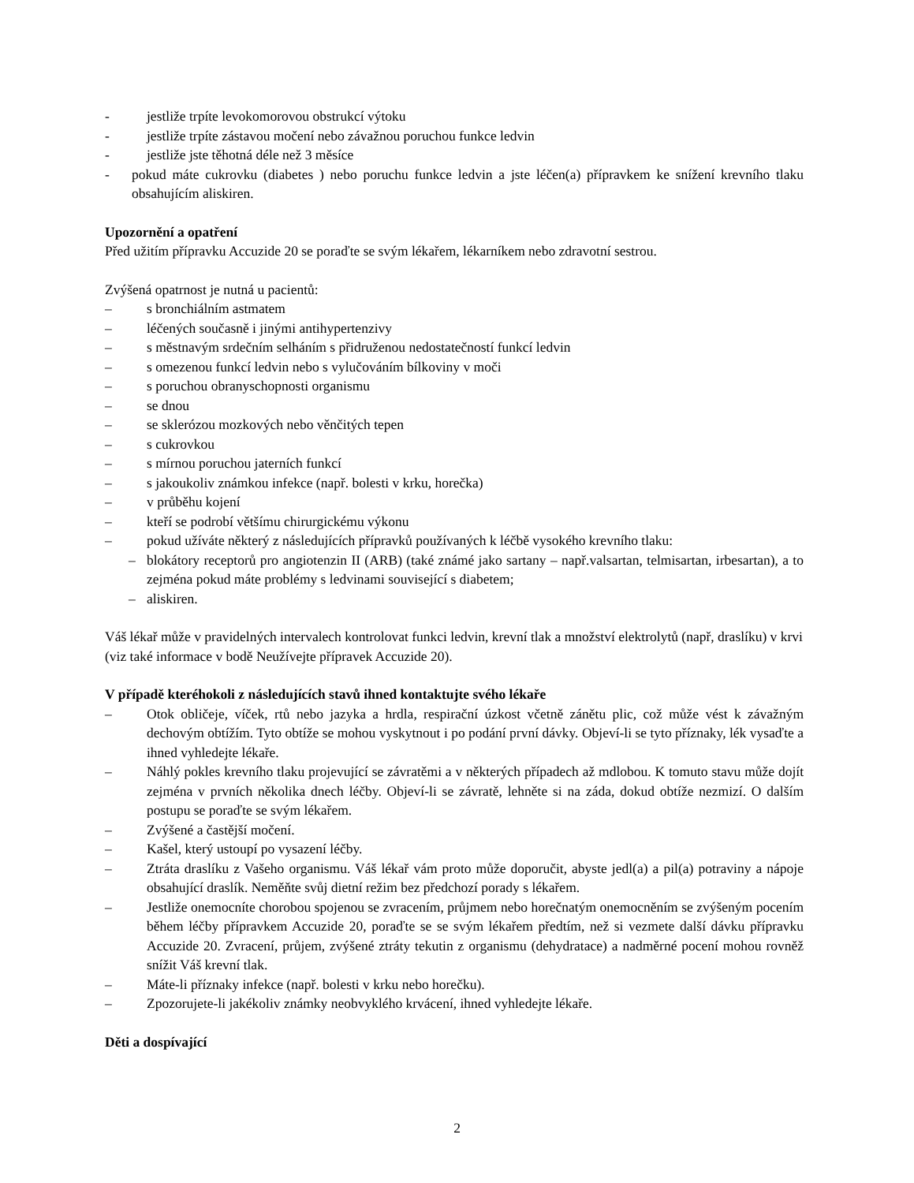- jestliže trpíte levokomorovou obstrukcí výtoku
- jestliže trpíte zástavou močení nebo závažnou poruchou funkce ledvin
- jestliže jste těhotná déle než 3 měsíce
- pokud máte cukrovku (diabetes ) nebo poruchu funkce ledvin a jste léčen(a) přípravkem ke snížení krevního tlaku obsahujícím aliskiren.
Upozornění a opatření
Před užitím přípravku Accuzide 20 se poraďte se svým lékařem, lékarníkem nebo zdravotní sestrou.
Zvýšená opatrnost je nutná u pacientů:
– s bronchiálním astmatem
– léčených současně i jinými antihypertenzivy
– s městnavým srdečním selháním s přidruženou nedostatečností funkcí ledvin
– s omezenou funkcí ledvin nebo s vylučováním bílkoviny v moči
– s poruchou obranyschopnosti organismu
– se dnou
– se sklerózou mozkových nebo věnčitých tepen
– s cukrovkou
– s mírnou poruchou jaterních funkcí
– s jakoukoliv známkou infekce (např. bolesti v krku, horečka)
– v průběhu kojení
– kteří se podrobí většímu chirurgickému výkonu
– pokud užíváte některý z následujících přípravků používaných k léčbě vysokého krevního tlaku:
– blokátory receptorů pro angiotenzin II (ARB) (také známé jako sartany – např.valsartan, telmisartan, irbesartan), a to zejména pokud máte problémy s ledvinami související s diabetem;
– aliskiren.
Váš lékař může v pravidelných intervalech kontrolovat funkci ledvin, krevní tlak a množství elektrolytů (např, draslíku) v krvi (viz také informace v bodě Neužívejte přípravek Accuzide 20).
V případě kteréhokoli z následujících stavů ihned kontaktujte svého lékaře
– Otok obličeje, víček, rtů nebo jazyka a hrdla, respirační úzkost včetně zánětu plic, což může vést k závažným dechovým obtížím. Tyto obtíže se mohou vyskytnout i po podání první dávky. Objeví-li se tyto příznaky, lék vysaďte a ihned vyhledejte lékaře.
– Náhlý pokles krevního tlaku projevující se závratěmi a v některých případech až mdlobou. K tomuto stavu může dojít zejména v prvních několika dnech léčby. Objeví-li se závratě, lehněte si na záda, dokud obtíže nezmizí. O dalším postupu se poraďte se svým lékařem.
– Zvýšené a častější močení.
– Kašel, který ustoupí po vysazení léčby.
– Ztráta draslíku z Vašeho organismu. Váš lékař vám proto může doporučit, abyste jedl(a) a pil(a) potraviny a nápoje obsahující draslík. Neměňte svůj dietní režim bez předchozí porady s lékařem.
– Jestliže onemocníte chorobou spojenou se zvracením, průjmem nebo horečnatým onemocněním se zvýšeným pocením během léčby přípravkem Accuzide 20, poraďte se se svým lékařem předtím, než si vezmete další dávku přípravku Accuzide 20. Zvracení, průjem, zvýšené ztráty tekutin z organismu (dehydratace) a nadměrné pocení mohou rovněž snížit Váš krevní tlak.
– Máte-li příznaky infekce (např. bolesti v krku nebo horečku).
– Zpozorujete-li jakékoliv známky neobvyklého krvácení, ihned vyhledejte lékaře.
Děti a dospívající
2